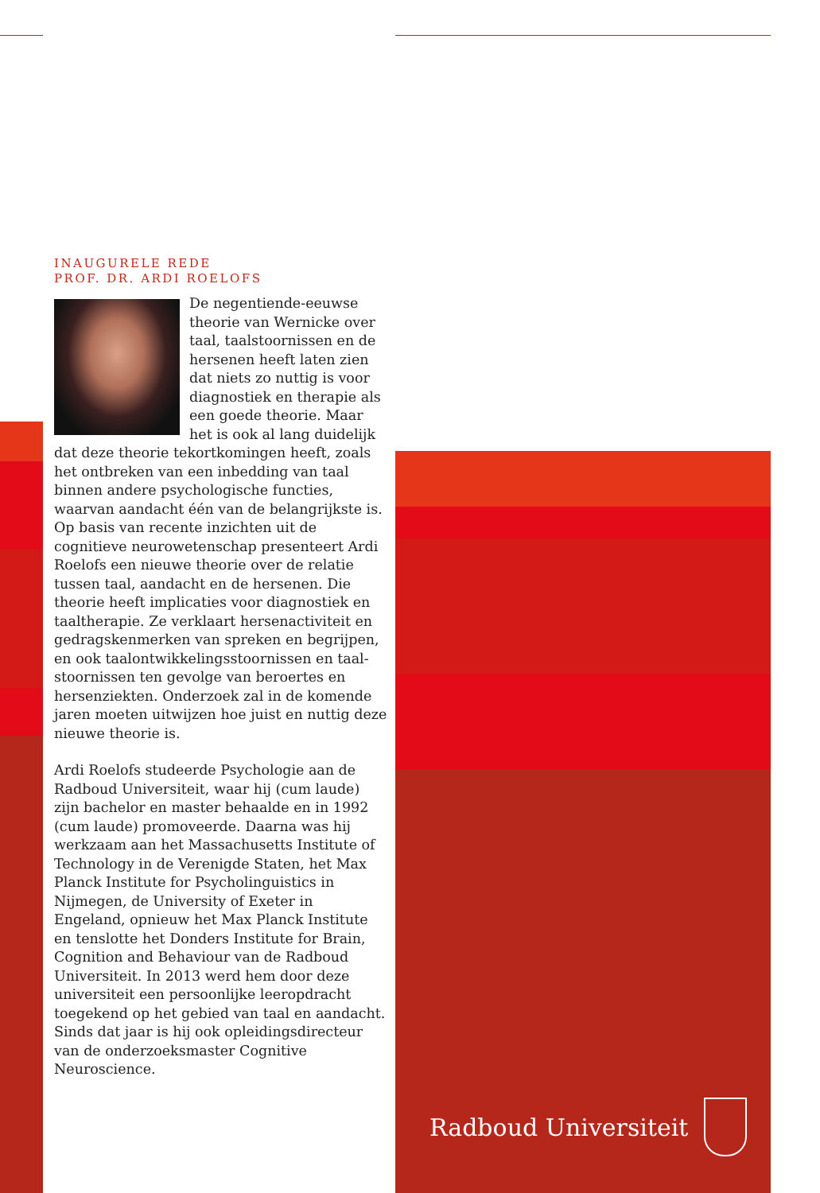INAUGURELE REDE
PROF. DR. ARDI ROELOFS
De negentiende-eeuwse theorie van Wernicke over taal, taalstoornissen en de hersenen heeft laten zien dat niets zo nuttig is voor diagnostiek en therapie als een goede theorie. Maar het is ook al lang duidelijk dat deze theorie tekortkomingen heeft, zoals het ontbreken van een inbedding van taal binnen andere psychologische functies, waarvan aandacht één van de belangrijkste is. Op basis van recente inzichten uit de cognitieve neurowetenschap presenteert Ardi Roelofs een nieuwe theorie over de relatie tussen taal, aandacht en de hersenen. Die theorie heeft implicaties voor diagnostiek en taaltherapie. Ze verklaart hersenactiviteit en gedragskenmerken van spreken en begrijpen, en ook taalontwikkelingsstoornissen en taal­stoornissen ten gevolge van beroertes en hersenziekten. Onderzoek zal in de komende jaren moeten uitwijzen hoe juist en nuttig deze nieuwe theorie is.
Ardi Roelofs studeerde Psychologie aan de Radboud Universiteit, waar hij (cum laude) zijn bachelor en master behaalde en in 1992 (cum laude) promoveerde. Daarna was hij werkzaam aan het Massachusetts Institute of Technology in de Verenigde Staten, het Max Planck Institute for Psycholinguistics in Nijmegen, de University of Exeter in Engeland, opnieuw het Max Planck Institute en tenslotte het Donders Institute for Brain, Cognition and Behaviour van de Radboud Universiteit. In 2013 werd hem door deze universiteit een persoonlijke leeropdracht toegekend op het gebied van taal en aandacht. Sinds dat jaar is hij ook opleidingsdirecteur van de onderzoeksmaster Cognitive Neuroscience.
Radboud Universiteit